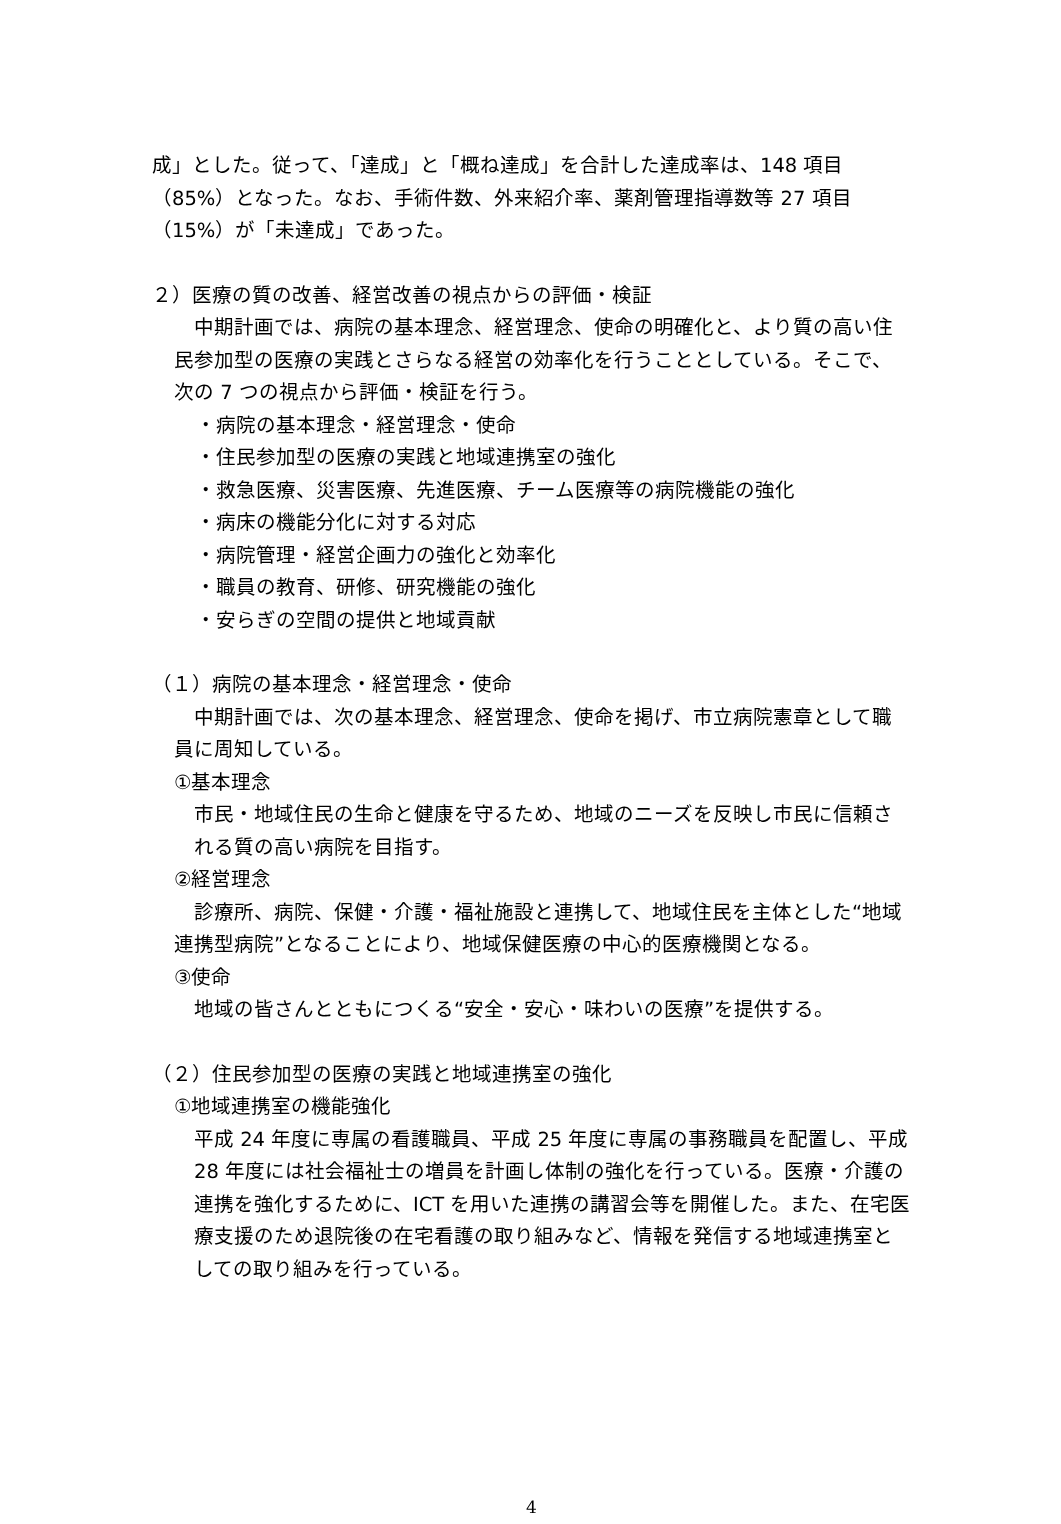成」とした。従って、「達成」と「概ね達成」を合計した達成率は、148 項目（85%）となった。なお、手術件数、外来紹介率、薬剤管理指導数等 27 項目（15%）が「未達成」であった。
２）医療の質の改善、経営改善の視点からの評価・検証
　中期計画では、病院の基本理念、経営理念、使命の明確化と、より質の高い住民参加型の医療の実践とさらなる経営の効率化を行うこととしている。そこで、次の 7 つの視点から評価・検証を行う。
・病院の基本理念・経営理念・使命
・住民参加型の医療の実践と地域連携室の強化
・救急医療、災害医療、先進医療、チーム医療等の病院機能の強化
・病床の機能分化に対する対応
・病院管理・経営企画力の強化と効率化
・職員の教育、研修、研究機能の強化
・安らぎの空間の提供と地域貢献
（１）病院の基本理念・経営理念・使命
　中期計画では、次の基本理念、経営理念、使命を掲げ、市立病院憲章として職員に周知している。
①基本理念
市民・地域住民の生命と健康を守るため、地域のニーズを反映し市民に信頼される質の高い病院を目指す。
②経営理念
　診療所、病院、保健・介護・福祉施設と連携して、地域住民を主体とした“地域連携型病院”となることにより、地域保健医療の中心的医療機関となる。
③使命
地域の皆さんとともにつくる“安全・安心・味わいの医療”を提供する。
（２）住民参加型の医療の実践と地域連携室の強化
①地域連携室の機能強化
平成 24 年度に専属の看護職員、平成 25 年度に専属の事務職員を配置し、平成 28 年度には社会福祉士の増員を計画し体制の強化を行っている。医療・介護の連携を強化するために、ICT を用いた連携の講習会等を開催した。また、在宅医療支援のため退院後の在宅看護の取り組みなど、情報を発信する地域連携室としての取り組みを行っている。
4